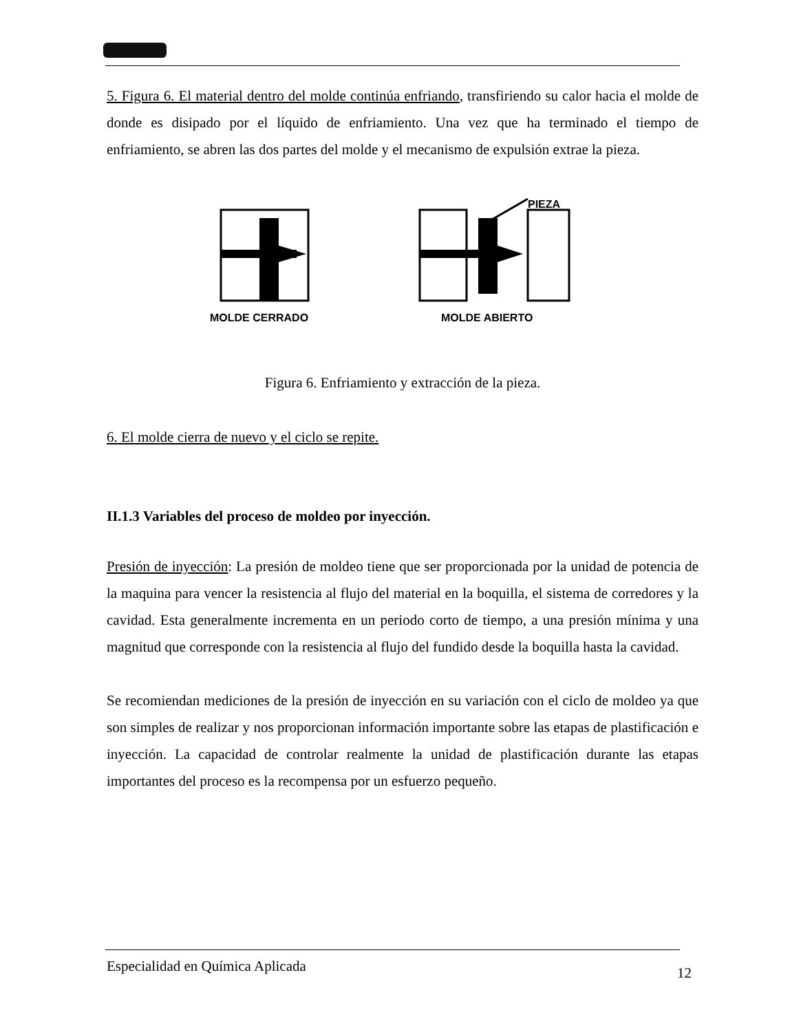5. Figura 6. El material dentro del molde continúa enfriando, transfiriendo su calor hacia el molde de donde es disipado por el líquido de enfriamiento. Una vez que ha terminado el tiempo de enfriamiento, se abren las dos partes del molde y el mecanismo de expulsión extrae la pieza.
PIEZA
MOLDE CERRADO MOLDE ABIERTO
Figura 6. Enfriamiento y extracción de la pieza.
6. El molde cierra de nuevo y el ciclo se repite.
II.1.3 Variables del proceso de moldeo por inyección.
Presión de inyección: La presión de moldeo tiene que ser proporcionada por la unidad de potencia de la maquina para vencer la resistencia al flujo del material en la boquilla, el sistema de corredores y la cavidad. Esta generalmente incrementa en un periodo corto de tiempo, a una presión mínima y una magnitud que corresponde con la resistencia al flujo del fundido desde la boquilla hasta la cavidad.
Se recomiendan mediciones de la presión de inyección en su variación con el ciclo de moldeo ya que son simples de realizar y nos proporcionan información importante sobre las etapas de plastificación e inyección. La capacidad de controlar realmente la unidad de plastificación durante las etapas importantes del proceso es la recompensa por un esfuerzo pequeño.
Especialidad en Química Aplicada 12